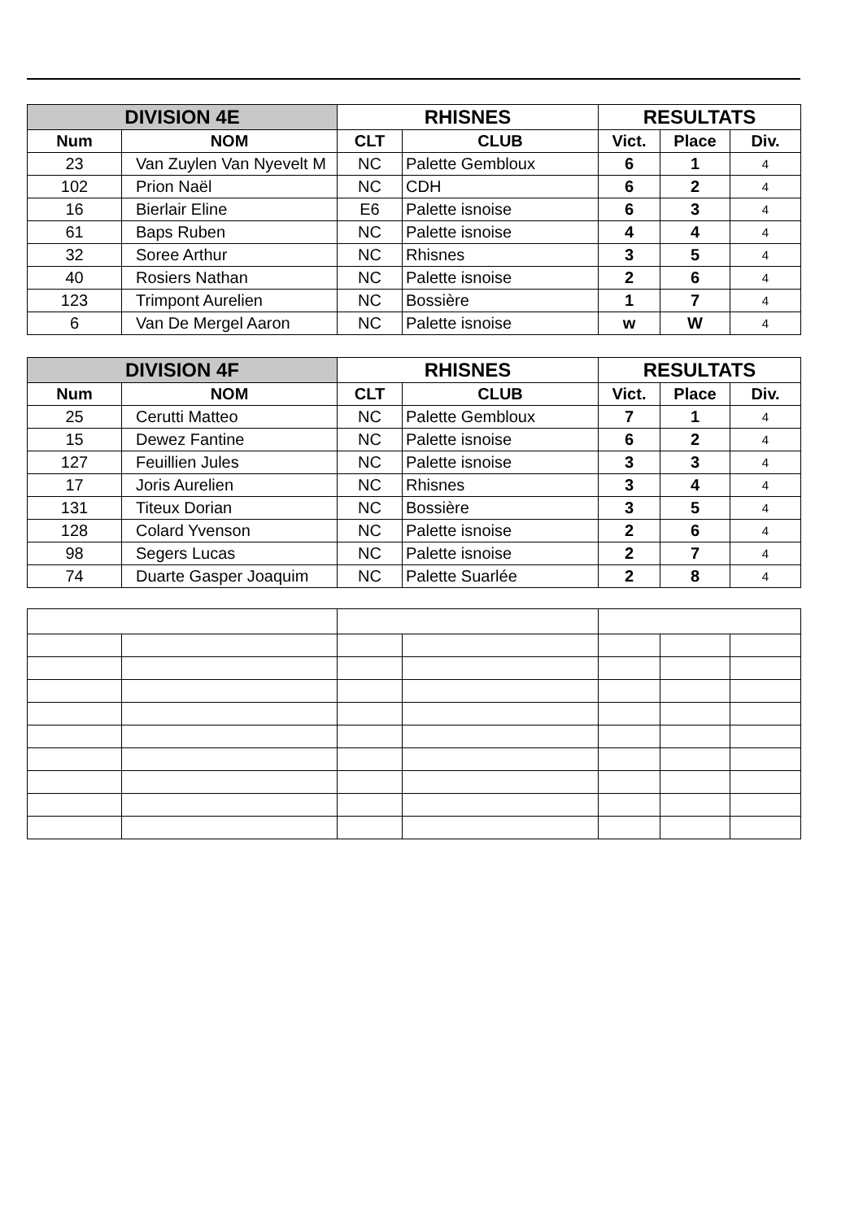| DIVISION 4E | | RHISNES | | RESULTATS | | |
| --- | --- | --- | --- | --- | --- | --- |
| Num | NOM | CLT | CLUB | Vict. | Place | Div. |
| 23 | Van Zuylen Van Nyevelt M | NC | Palette Gembloux | 6 | 1 | 4 |
| 102 | Prion Naël | NC | CDH | 6 | 2 | 4 |
| 16 | Bierlair Eline | E6 | Palette isnoise | 6 | 3 | 4 |
| 61 | Baps Ruben | NC | Palette isnoise | 4 | 4 | 4 |
| 32 | Soree Arthur | NC | Rhisnes | 3 | 5 | 4 |
| 40 | Rosiers Nathan | NC | Palette isnoise | 2 | 6 | 4 |
| 123 | Trimpont Aurelien | NC | Bossière | 1 | 7 | 4 |
| 6 | Van De Mergel Aaron | NC | Palette isnoise | w | W | 4 |
| DIVISION 4F | | RHISNES | | RESULTATS | | |
| --- | --- | --- | --- | --- | --- | --- |
| Num | NOM | CLT | CLUB | Vict. | Place | Div. |
| 25 | Cerutti Matteo | NC | Palette Gembloux | 7 | 1 | 4 |
| 15 | Dewez Fantine | NC | Palette isnoise | 6 | 2 | 4 |
| 127 | Feuillien Jules | NC | Palette isnoise | 3 | 3 | 4 |
| 17 | Joris Aurelien | NC | Rhisnes | 3 | 4 | 4 |
| 131 | Titeux Dorian | NC | Bossière | 3 | 5 | 4 |
| 128 | Colard Yvenson | NC | Palette isnoise | 2 | 6 | 4 |
| 98 | Segers Lucas | NC | Palette isnoise | 2 | 7 | 4 |
| 74 | Duarte Gasper Joaquim | NC | Palette Suarlée | 2 | 8 | 4 |